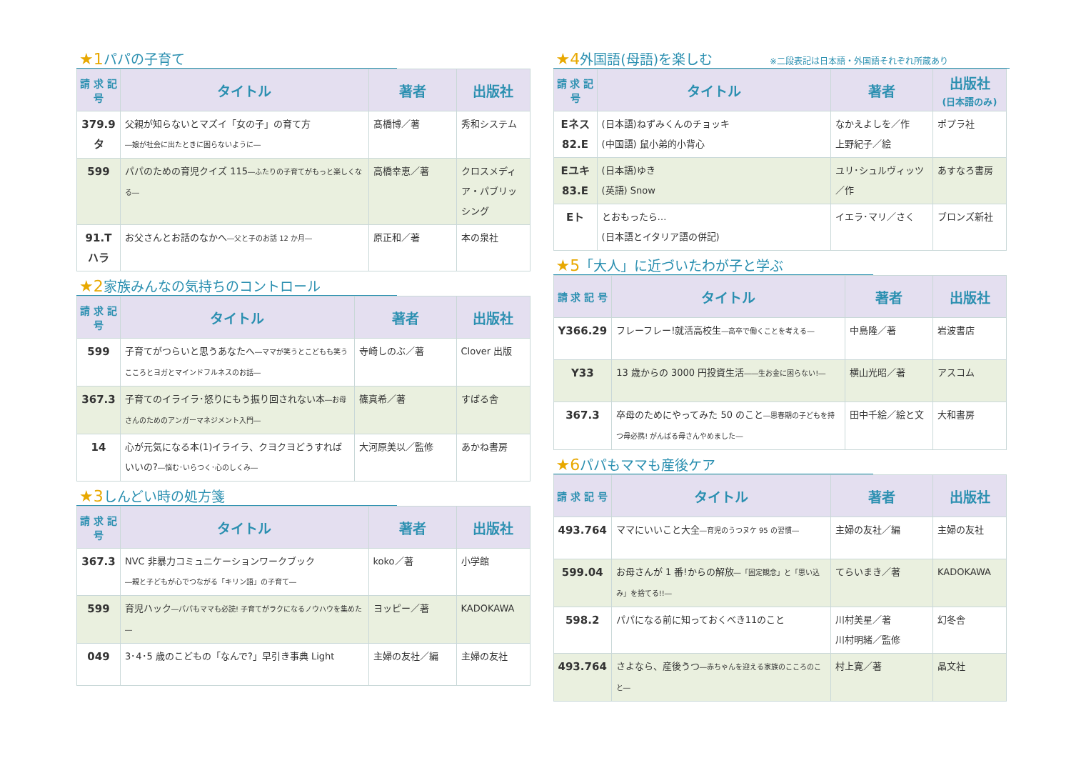★1パパの子育て
| 請 求 記 号 | タイトル | 著者 | 出版社 |
| --- | --- | --- | --- |
| 379.9 タ | 父親が知らないとマズイ「女の子」の育て方 ―娘が社会に出たときに困らないように― | 髙橋博／著 | 秀和システム |
| 599 | パパのための育児クイズ 115 ―ふたりの子育てがもっと楽しくなる― | 高橋幸恵／著 | クロスメディア・パブリッシング |
| 91.T ハラ | お父さんとお話のなかへ ―父と子のお話 12 か月― | 原正和／著 | 本の泉社 |
★2家族みんなの気持ちのコントロール
| 請 求 記 号 | タイトル | 著者 | 出版社 |
| --- | --- | --- | --- |
| 599 | 子育てがつらいと思うあなたへ ―ママが笑うとこどもも笑う こころとヨガとマインドフルネスのお話― | 寺崎しのぶ／著 | Clover 出版 |
| 367.3 | 子育てのイライラ･怒りにもう振り回されない本 ―お母さんのためのアンガーマネジメント入門― | 篠真希／著 | すばる舎 |
| 14 | 心が元気になる本(1)イライラ、クヨクヨどうすればいいの? ―悩む･いらつく･心のしくみ― | 大河原美以／監修 | あかね書房 |
★3しんどい時の処方箋
| 請 求 記 号 | タイトル | 著者 | 出版社 |
| --- | --- | --- | --- |
| 367.3 | NVC 非暴力コミュニケーションワークブック ―親と子どもが心でつながる「キリン語」の子育て― | koko／著 | 小学館 |
| 599 | 育児ハック ―パパもママも必読! 子育てがラクになるノウハウを集めた― | ヨッピー／著 | KADOKAWA |
| 049 | 3･4･5 歳のこどもの「なんで?」早引き事典 Light | 主婦の友社／編 | 主婦の友社 |
★4外国語(母語)を楽しむ ※二段表記は日本語・外国語それぞれ所蔵あり
| 請 求 記 号 | タイトル | 著者 | 出版社 (日本語のみ) |
| --- | --- | --- | --- |
| Eネス 82.E | (日本語)ねずみくんのチョッキ (中国語) 鼠小弟的小背心 | なかえよしを／作 上野紀子／絵 | ポプラ社 |
| Eユキ 83.E | (日本語)ゆき (英語) Snow | ユリ･シュルヴィッツ／作 | あすなろ書房 |
| Eト | とおもったら… (日本語とイタリア語の併記) | イエラ･マリ／さく | ブロンズ新社 |
★5「大人」に近づいたわが子と学ぶ
| 請 求 記 号 | タイトル | 著者 | 出版社 |
| --- | --- | --- | --- |
| Y366.29 | フレーフレー!就活高校生 ―高卒で働くことを考える― | 中島隆／著 | 岩波書店 |
| Y33 | 13 歳からの 3000 円投資生活 ――生お金に困らない!― | 横山光昭／著 | アスコム |
| 367.3 | 卒母のためにやってみた 50 のこと ―思春期の子どもを持つ母必携! がんばる母さんやめました― | 田中千絵／絵と文 | 大和書房 |
★6パパもママも産後ケア
| 請 求 記 号 | タイトル | 著者 | 出版社 |
| --- | --- | --- | --- |
| 493.764 | ママにいいこと大全 ―育児のうつヌケ 95 の習慣― | 主婦の友社／編 | 主婦の友社 |
| 599.04 | お母さんが 1 番!からの解放 ―「固定観念」と「思い込み」を捨てる!!― | てらいまき／著 | KADOKAWA |
| 598.2 | パパになる前に知っておくべき11のこと | 川村美星／著 川村明緒／監修 | 幻冬舎 |
| 493.764 | さよなら、産後うつ ―赤ちゃんを迎える家族のこころのこと― | 村上寛／著 | 晶文社 |